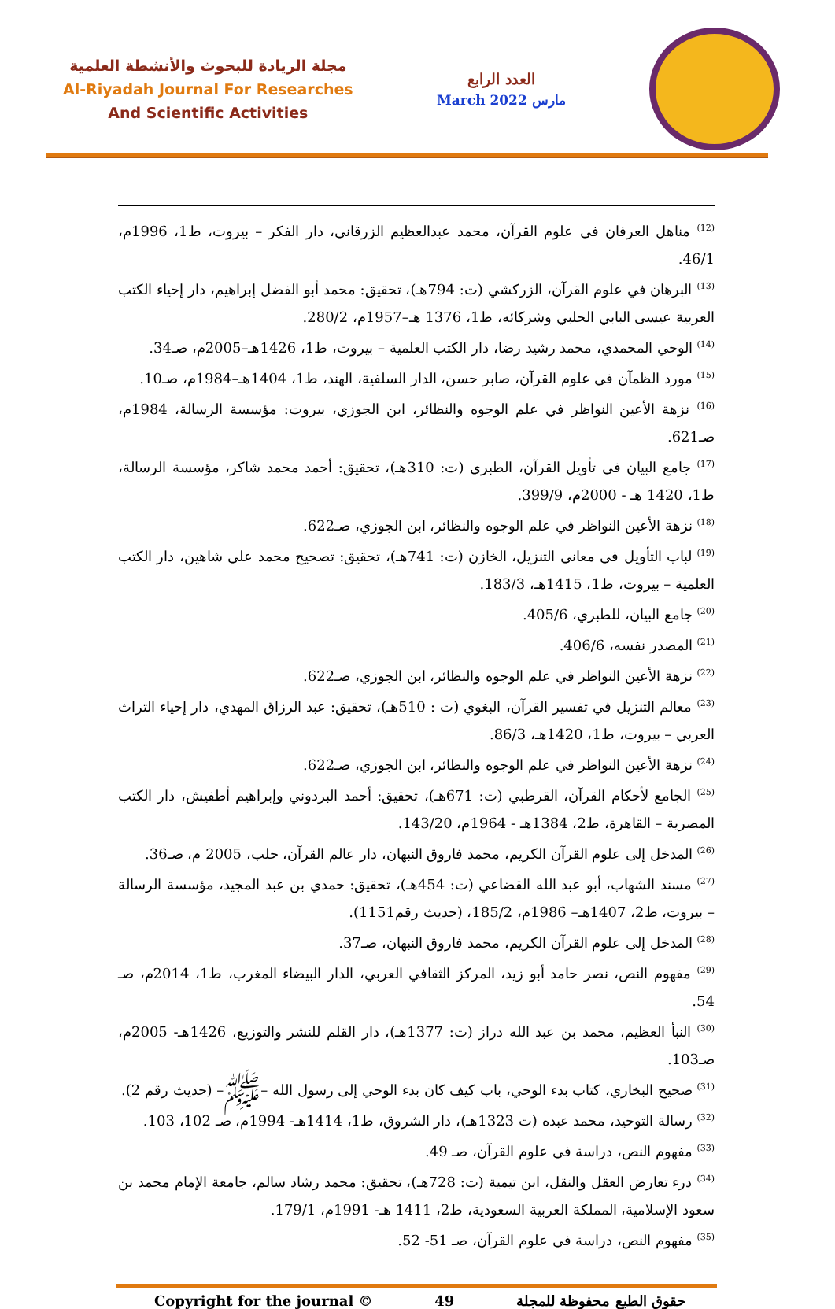مجلة الريادة للبحوث والأنشطة العلمية
Al-Riyadah Journal For Researches
And Scientific Activities
العدد الرابع
March 2022 مارس
<sup>(12)</sup> مناهل العرفان في علوم القرآن، محمد عبدالعظيم الزرقاني، دار الفكر – بيروت، ط1، 1996م، 46/1.
<sup>(13)</sup> البرهان في علوم القرآن، الزركشي (ت: 794هـ)، تحقيق: محمد أبو الفضل إبراهيم، دار إحياء الكتب العربية عيسى البابي الحلبي وشركائه، ط1، 1376 هـ–1957م، 280/2.
<sup>(14)</sup> الوحي المحمدي، محمد رشيد رضا، دار الكتب العلمية – بيروت، ط1، 1426هـ–2005م، صـ34.
<sup>(15)</sup> مورد الظمآن في علوم القرآن، صابر حسن، الدار السلفية، الهند، ط1، 1404هـ–1984م، صـ10.
<sup>(16)</sup> نزهة الأعين النواظر في علم الوجوه والنظائر، ابن الجوزي، بيروت: مؤسسة الرسالة، 1984م، صـ621.
<sup>(17)</sup> جامع البيان في تأويل القرآن، الطبري (ت: 310هـ)، تحقيق: أحمد محمد شاكر، مؤسسة الرسالة، ط1، 1420 هـ - 2000م، 399/9.
<sup>(18)</sup> نزهة الأعين النواظر في علم الوجوه والنظائر، ابن الجوزي، صـ622.
<sup>(19)</sup> لباب التأويل في معاني التنزيل، الخازن (ت: 741هـ)، تحقيق: تصحيح محمد علي شاهين، دار الكتب العلمية – بيروت، ط1، 1415هـ، 183/3.
<sup>(20)</sup> جامع البيان، للطبري، 405/6.
<sup>(21)</sup> المصدر نفسه، 406/6.
<sup>(22)</sup> نزهة الأعين النواظر في علم الوجوه والنظائر، ابن الجوزي، صـ622.
<sup>(23)</sup> معالم التنزيل في تفسير القرآن، البغوي (ت : 510هـ)، تحقيق: عبد الرزاق المهدي، دار إحياء التراث العربي – بيروت، ط1، 1420هـ، 86/3.
<sup>(24)</sup> نزهة الأعين النواظر في علم الوجوه والنظائر، ابن الجوزي، صـ622.
<sup>(25)</sup> الجامع لأحكام القرآن، القرطبي (ت: 671هـ)، تحقيق: أحمد البردوني وإبراهيم أطفيش، دار الكتب المصرية – القاهرة، ط2، 1384هـ - 1964م، 143/20.
<sup>(26)</sup> المدخل إلى علوم القرآن الكريم، محمد فاروق النبهان، دار عالم القرآن، حلب، 2005 م، صـ36.
<sup>(27)</sup> مسند الشهاب، أبو عبد الله القضاعي (ت: 454هـ)، تحقيق: حمدي بن عبد المجيد، مؤسسة الرسالة – بيروت، ط2، 1407هـ– 1986م، 185/2، (حديث رقم1151).
<sup>(28)</sup> المدخل إلى علوم القرآن الكريم، محمد فاروق النبهان، صـ37.
<sup>(29)</sup> مفهوم النص، نصر حامد أبو زيد، المركز الثقافي العربي، الدار البيضاء المغرب، ط1، 2014م، صـ 54.
<sup>(30)</sup> النبأ العظيم، محمد بن عبد الله دراز (ت: 1377هـ)، دار القلم للنشر والتوزيع، 1426هـ- 2005م، صـ103.
<sup>(31)</sup> صحيح البخاري، كتاب بدء الوحي، باب كيف كان بدء الوحي إلى رسول الله –ﷺ– (حديث رقم 2).
<sup>(32)</sup> رسالة التوحيد، محمد عبده (ت 1323هـ)، دار الشروق، ط1، 1414هـ- 1994م، صـ 102، 103.
<sup>(33)</sup> مفهوم النص، دراسة في علوم القرآن، صـ 49.
<sup>(34)</sup> درء تعارض العقل والنقل، ابن تيمية (ت: 728هـ)، تحقيق: محمد رشاد سالم، جامعة الإمام محمد بن سعود الإسلامية، المملكة العربية السعودية، ط2، 1411 هـ- 1991م، 179/1.
<sup>(35)</sup> مفهوم النص، دراسة في علوم القرآن، صـ 51- 52.
Copyright for the journal © 49 حقوق الطبع محفوظة للمجلة